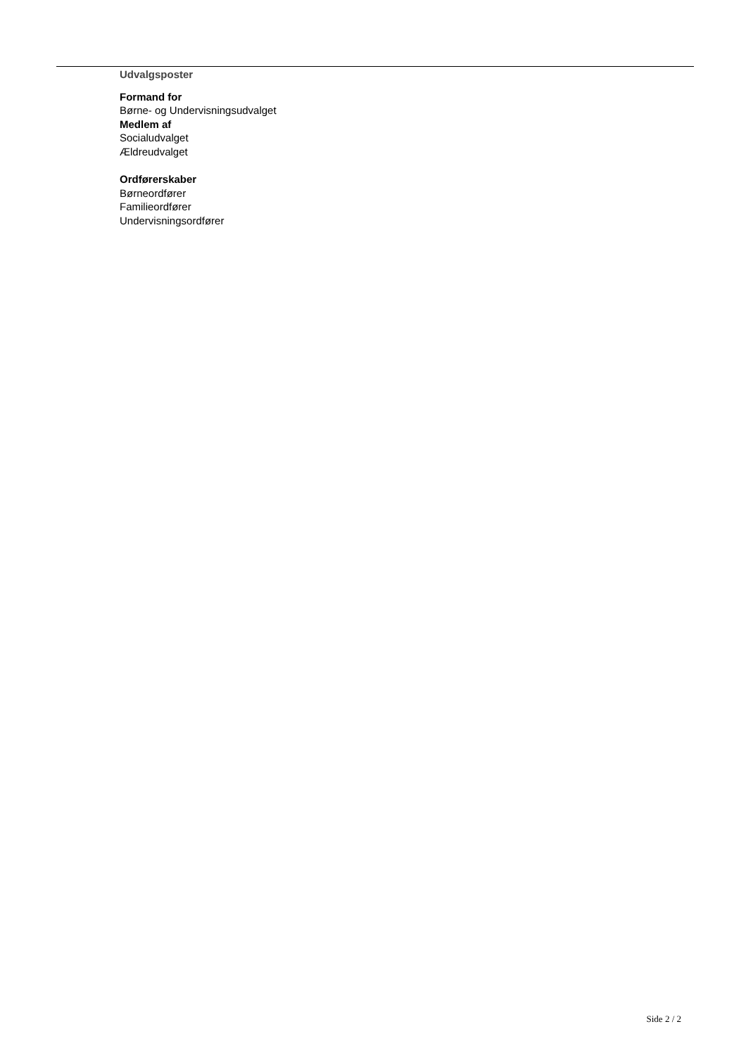Udvalgsposter
Formand for
Børne- og Undervisningsudvalget
Medlem af
Socialudvalget
Ældreudvalget
Ordførerskaber
Børneordfører
Familieordfører
Undervisningsordfører
Side 2 / 2